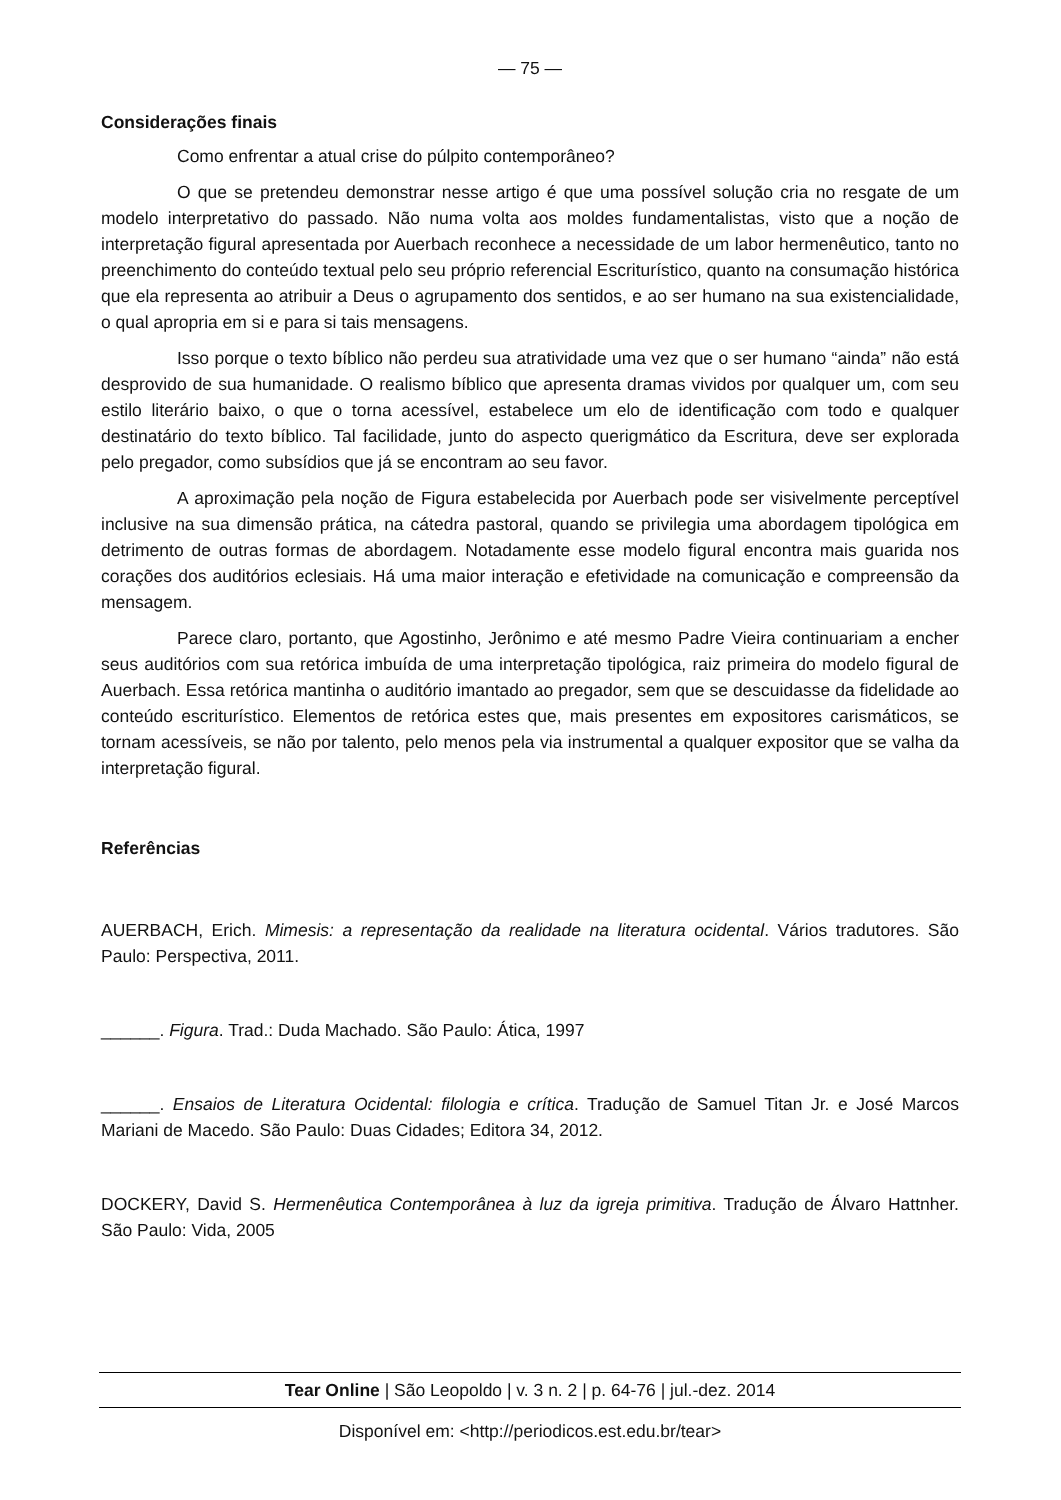— 75 —
Considerações finais
Como enfrentar a atual crise do púlpito contemporâneo?
O que se pretendeu demonstrar nesse artigo é que uma possível solução cria no resgate de um modelo interpretativo do passado. Não numa volta aos moldes fundamentalistas, visto que a noção de interpretação figural apresentada por Auerbach reconhece a necessidade de um labor hermenêutico, tanto no preenchimento do conteúdo textual pelo seu próprio referencial Escriturístico, quanto na consumação histórica que ela representa ao atribuir a Deus o agrupamento dos sentidos, e ao ser humano na sua existencialidade, o qual apropria em si e para si tais mensagens.
Isso porque o texto bíblico não perdeu sua atratividade uma vez que o ser humano “ainda” não está desprovido de sua humanidade. O realismo bíblico que apresenta dramas vividos por qualquer um, com seu estilo literário baixo, o que o torna acessível, estabelece um elo de identificação com todo e qualquer destinatário do texto bíblico. Tal facilidade, junto do aspecto querigmático da Escritura, deve ser explorada pelo pregador, como subsídios que já se encontram ao seu favor.
A aproximação pela noção de Figura estabelecida por Auerbach pode ser visivelmente perceptível inclusive na sua dimensão prática, na cátedra pastoral, quando se privilegia uma abordagem tipológica em detrimento de outras formas de abordagem. Notadamente esse modelo figural encontra mais guarida nos corações dos auditórios eclesiais. Há uma maior interação e efetividade na comunicação e compreensão da mensagem.
Parece claro, portanto, que Agostinho, Jerônimo e até mesmo Padre Vieira continuariam a encher seus auditórios com sua retórica imbuída de uma interpretação tipológica, raiz primeira do modelo figural de Auerbach. Essa retórica mantinha o auditório imantado ao pregador, sem que se descuidasse da fidelidade ao conteúdo escriturístico. Elementos de retórica estes que, mais presentes em expositores carismáticos, se tornam acessíveis, se não por talento, pelo menos pela via instrumental a qualquer expositor que se valha da interpretação figural.
Referências
AUERBACH, Erich. Mimesis: a representação da realidade na literatura ocidental. Vários tradutores. São Paulo: Perspectiva, 2011.
______. Figura. Trad.: Duda Machado. São Paulo: Ática, 1997
______. Ensaios de Literatura Ocidental: filologia e crítica. Tradução de Samuel Titan Jr. e José Marcos Mariani de Macedo. São Paulo: Duas Cidades; Editora 34, 2012.
DOCKERY, David S. Hermenêutica Contemporânea à luz da igreja primitiva. Tradução de Álvaro Hattnher. São Paulo: Vida, 2005
Tear Online | São Leopoldo | v. 3 n. 2 | p. 64-76 | jul.-dez. 2014
Disponível em: <http://periodicos.est.edu.br/tear>